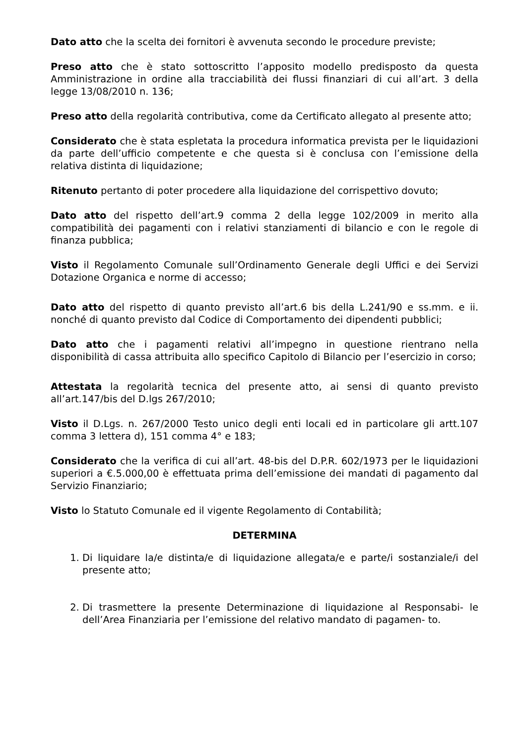Dato atto che la scelta dei fornitori è avvenuta secondo le procedure previste;
Preso atto che è stato sottoscritto l’apposito modello predisposto da questa Amministrazione in ordine alla tracciabilità dei flussi finanziari di cui all’art. 3 della legge 13/08/2010 n. 136;
Preso atto della regolarità contributiva, come da Certificato allegato al presente atto;
Considerato che è stata espletata la procedura informatica prevista per le liquidazioni da parte dell’ufficio competente e che questa si è conclusa con l’emissione della relativa distinta di liquidazione;
Ritenuto pertanto di poter procedere alla liquidazione del corrispettivo dovuto;
Dato atto del rispetto dell’art.9 comma 2 della legge 102/2009 in merito alla compatibilità dei pagamenti con i relativi stanziamenti di bilancio e con le regole di finanza pubblica;
Visto il Regolamento Comunale sull’Ordinamento Generale degli Uffici e dei Servizi Dotazione Organica e norme di accesso;
Dato atto del rispetto di quanto previsto all’art.6 bis della L.241/90 e ss.mm. e ii. nonché di quanto previsto dal Codice di Comportamento dei dipendenti pubblici;
Dato atto che i pagamenti relativi all’impegno in questione rientrano nella disponibilità di cassa attribuita allo specifico Capitolo di Bilancio per l’esercizio in corso;
Attestata la regolarità tecnica del presente atto, ai sensi di quanto previsto all’art.147/bis del D.lgs 267/2010;
Visto il D.Lgs. n. 267/2000 Testo unico degli enti locali ed in particolare gli artt.107 comma 3 lettera d), 151 comma 4° e 183;
Considerato che la verifica di cui all’art. 48-bis del D.P.R. 602/1973 per le liquidazioni superiori a €.5.000,00 è effettuata prima dell’emissione dei mandati di pagamento dal Servizio Finanziario;
Visto lo Statuto Comunale ed il vigente Regolamento di Contabilità;
DETERMINA
1. Di liquidare la/e distinta/e di liquidazione allegata/e e parte/i sostanziale/i del presente atto;
2. Di trasmettere la presente Determinazione di liquidazione al Responsabi- le dell’Area Finanziaria per l’emissione del relativo mandato di pagamen- to.